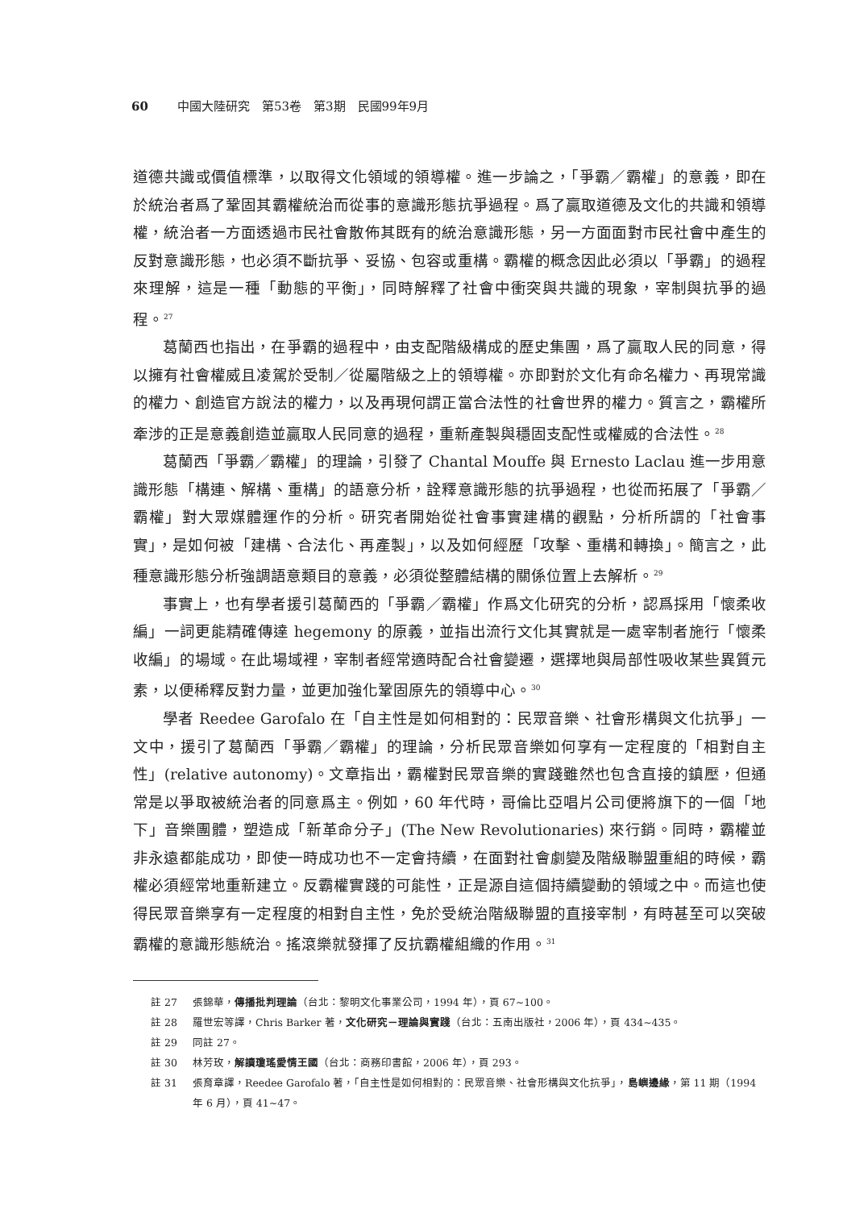60 中國大陸研究　第53卷　第3期　民國99年9月
道德共識或價值標準，以取得文化領域的領導權。進一步論之，「爭霸／霸權」的意義，即在於統治者爲了鞏固其霸權統治而從事的意識形態抗爭過程。爲了贏取道德及文化的共識和領導權，統治者一方面透過市民社會散佈其既有的統治意識形態，另一方面面對市民社會中產生的反對意識形態，也必須不斷抗爭、妥協、包容或重構。霸權的概念因此必須以「爭霸」的過程來理解，這是一種「動態的平衡」，同時解釋了社會中衝突與共識的現象，宰制與抗爭的過程。<sup>27</sup>
葛蘭西也指出，在爭霸的過程中，由支配階級構成的歷史集團，爲了贏取人民的同意，得以擁有社會權威且凌駕於受制／從屬階級之上的領導權。亦即對於文化有命名權力、再現常識的權力、創造官方說法的權力，以及再現何謂正當合法性的社會世界的權力。質言之，霸權所牽涉的正是意義創造並贏取人民同意的過程，重新產製與穩固支配性或權威的合法性。<sup>28</sup>
葛蘭西「爭霸／霸權」的理論，引發了 Chantal Mouffe 與 Ernesto Laclau 進一步用意識形態「構連、解構、重構」的語意分析，詮釋意識形態的抗爭過程，也從而拓展了「爭霸／霸權」對大眾媒體運作的分析。研究者開始從社會事實建構的觀點，分析所謂的「社會事實」，是如何被「建構、合法化、再產製」，以及如何經歷「攻擊、重構和轉換」。簡言之，此種意識形態分析強調語意類目的意義，必須從整體結構的關係位置上去解析。<sup>29</sup>
事實上，也有學者援引葛蘭西的「爭霸／霸權」作爲文化研究的分析，認爲採用「懷柔收編」一詞更能精確傳達 hegemony 的原義，並指出流行文化其實就是一處宰制者施行「懷柔收編」的場域。在此場域裡，宰制者經常適時配合社會變遷，選擇地與局部性吸收某些異質元素，以便稀釋反對力量，並更加強化鞏固原先的領導中心。<sup>30</sup>
學者 Reedee Garofalo 在「自主性是如何相對的：民眾音樂、社會形構與文化抗爭」一文中，援引了葛蘭西「爭霸／霸權」的理論，分析民眾音樂如何享有一定程度的「相對自主性」(relative autonomy)。文章指出，霸權對民眾音樂的實踐雖然也包含直接的鎮壓，但通常是以爭取被統治者的同意爲主。例如，60 年代時，哥倫比亞唱片公司便將旗下的一個「地下」音樂團體，塑造成「新革命分子」(The New Revolutionaries) 來行銷。同時，霸權並非永遠都能成功，即使一時成功也不一定會持續，在面對社會劇變及階級聯盟重組的時候，霸權必須經常地重新建立。反霸權實踐的可能性，正是源自這個持續變動的領域之中。而這也使得民眾音樂享有一定程度的相對自主性，免於受統治階級聯盟的直接宰制，有時甚至可以突破霸權的意識形態統治。搖滾樂就發揮了反抗霸權組織的作用。<sup>31</sup>
註 27 張錦華，傳播批判理論（台北：黎明文化事業公司，1994 年），頁 67~100。
註 28 羅世宏等譯，Chris Barker 著，文化研究－理論與實踐（台北：五南出版社，2006 年），頁 434~435。
註 29 同註 27。
註 30 林芳玫，解讀瓊瑤愛情王國（台北：商務印書館，2006 年），頁 293。
註 31 張育章譯，Reedee Garofalo 著，「自主性是如何相對的：民眾音樂、社會形構與文化抗爭」，島嶼邊緣，第 11 期（1994 年 6 月），頁 41~47。